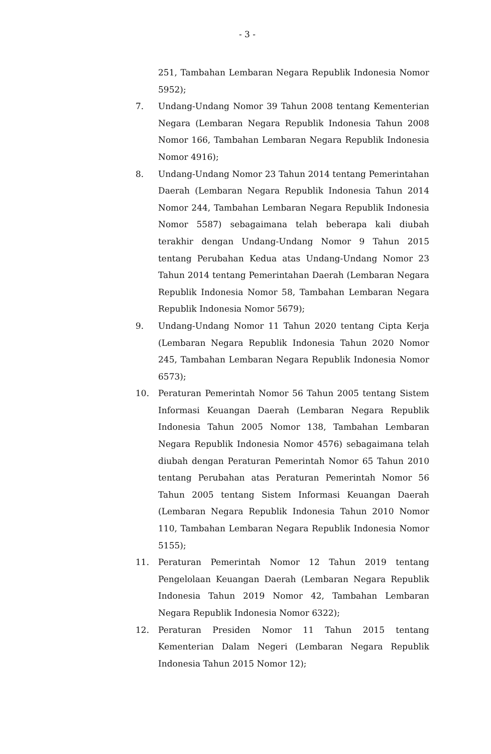- 3 -
251, Tambahan Lembaran Negara Republik Indonesia Nomor 5952);
7. Undang-Undang Nomor 39 Tahun 2008 tentang Kementerian Negara (Lembaran Negara Republik Indonesia Tahun 2008 Nomor 166, Tambahan Lembaran Negara Republik Indonesia Nomor 4916);
8. Undang-Undang Nomor 23 Tahun 2014 tentang Pemerintahan Daerah (Lembaran Negara Republik Indonesia Tahun 2014 Nomor 244, Tambahan Lembaran Negara Republik Indonesia Nomor 5587) sebagaimana telah beberapa kali diubah terakhir dengan Undang-Undang Nomor 9 Tahun 2015 tentang Perubahan Kedua atas Undang-Undang Nomor 23 Tahun 2014 tentang Pemerintahan Daerah (Lembaran Negara Republik Indonesia Nomor 58, Tambahan Lembaran Negara Republik Indonesia Nomor 5679);
9. Undang-Undang Nomor 11 Tahun 2020 tentang Cipta Kerja (Lembaran Negara Republik Indonesia Tahun 2020 Nomor 245, Tambahan Lembaran Negara Republik Indonesia Nomor 6573);
10. Peraturan Pemerintah Nomor 56 Tahun 2005 tentang Sistem Informasi Keuangan Daerah (Lembaran Negara Republik Indonesia Tahun 2005 Nomor 138, Tambahan Lembaran Negara Republik Indonesia Nomor 4576) sebagaimana telah diubah dengan Peraturan Pemerintah Nomor 65 Tahun 2010 tentang Perubahan atas Peraturan Pemerintah Nomor 56 Tahun 2005 tentang Sistem Informasi Keuangan Daerah (Lembaran Negara Republik Indonesia Tahun 2010 Nomor 110, Tambahan Lembaran Negara Republik Indonesia Nomor 5155);
11. Peraturan Pemerintah Nomor 12 Tahun 2019 tentang Pengelolaan Keuangan Daerah (Lembaran Negara Republik Indonesia Tahun 2019 Nomor 42, Tambahan Lembaran Negara Republik Indonesia Nomor 6322);
12. Peraturan Presiden Nomor 11 Tahun 2015 tentang Kementerian Dalam Negeri (Lembaran Negara Republik Indonesia Tahun 2015 Nomor 12);